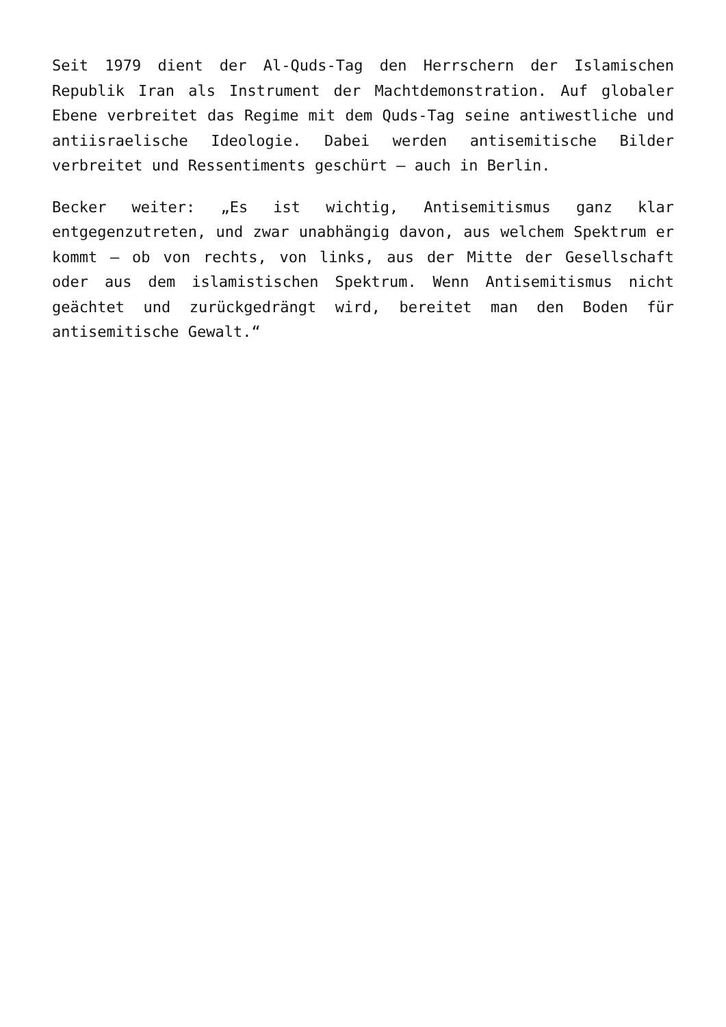Seit 1979 dient der Al-Quds-Tag den Herrschern der Islamischen Republik Iran als Instrument der Machtdemonstration. Auf globaler Ebene verbreitet das Regime mit dem Quds-Tag seine antiwestliche und antiisraelische Ideologie. Dabei werden antisemitische Bilder verbreitet und Ressentiments geschürt – auch in Berlin.
Becker weiter: „Es ist wichtig, Antisemitismus ganz klar entgegenzutreten, und zwar unabhängig davon, aus welchem Spektrum er kommt – ob von rechts, von links, aus der Mitte der Gesellschaft oder aus dem islamistischen Spektrum. Wenn Antisemitismus nicht geächtet und zurückgedrängt wird, bereitet man den Boden für antisemitische Gewalt.“